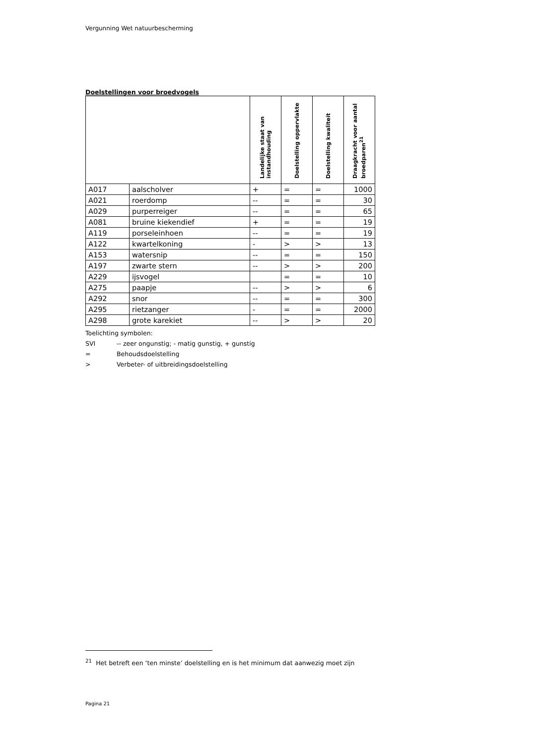Vergunning Wet natuurbescherming
Doelstellingen voor broedvogels
| | | Landelijke staat van instandhouding | Doelstelling oppervlakte | Doelstelling kwaliteit | Draagkracht voor aantal broedparen<sup>21</sup> |
| --- | --- | --- | --- | --- | --- |
| A017 | aalscholver | + | = | = | 1000 |
| A021 | roerdomp | -- | = | = | 30 |
| A029 | purperreiger | -- | = | = | 65 |
| A081 | bruine kiekendief | + | = | = | 19 |
| A119 | porseleinhoen | -- | = | = | 19 |
| A122 | kwartelkoning | - | > | > | 13 |
| A153 | watersnip | -- | = | = | 150 |
| A197 | zwarte stern | -- | > | > | 200 |
| A229 | ijsvogel | | = | = | 10 |
| A275 | paapje | -- | > | > | 6 |
| A292 | snor | -- | = | = | 300 |
| A295 | rietzanger | - | = | = | 2000 |
| A298 | grote karekiet | -- | > | > | 20 |
Toelichting symbolen:
SVI -- zeer ongunstig; - matig gunstig, + gunstig
= Behoudsdoelstelling
> Verbeter- of uitbreidingsdoelstelling
<sup>21</sup> Het betreft een ‘ten minste’ doelstelling en is het minimum dat aanwezig moet zijn
Pagina 21